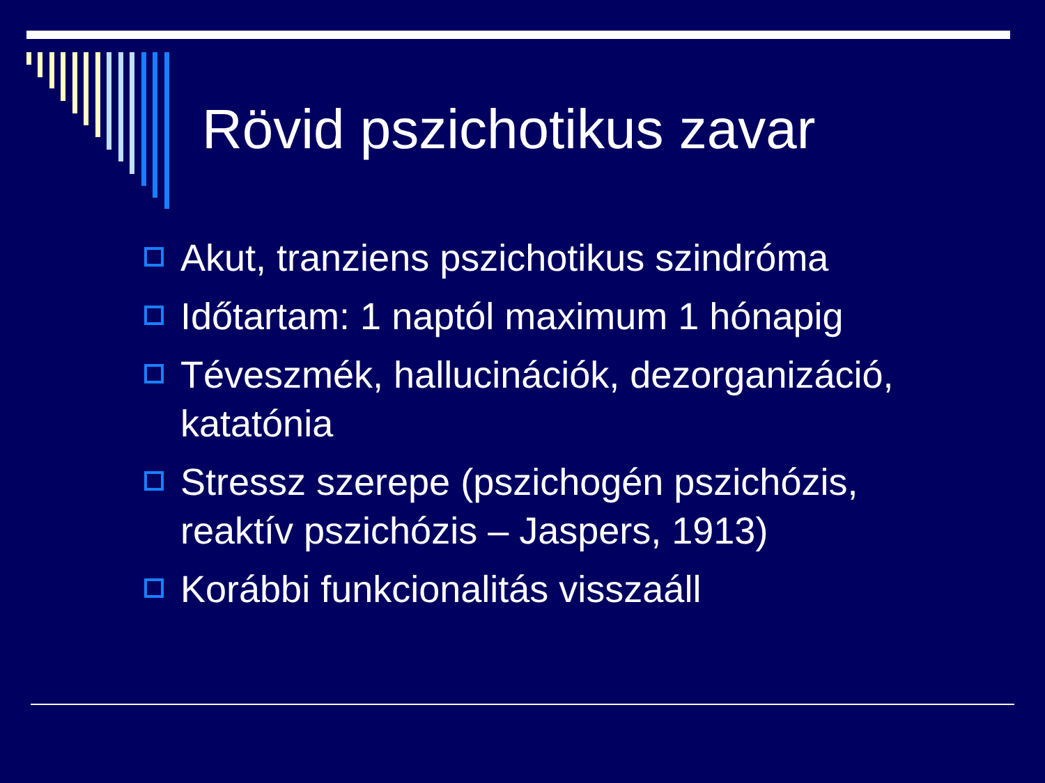Rövid pszichotikus zavar
Akut, tranziens pszichotikus szindróma
Időtartam: 1 naptól maximum 1 hónapig
Téveszmék, hallucinációk, dezorganizáció, katatónia
Stressz szerepe (pszichogén pszichózis, reaktív pszichózis – Jaspers, 1913)
Korábbi funkcionalitás visszaáll